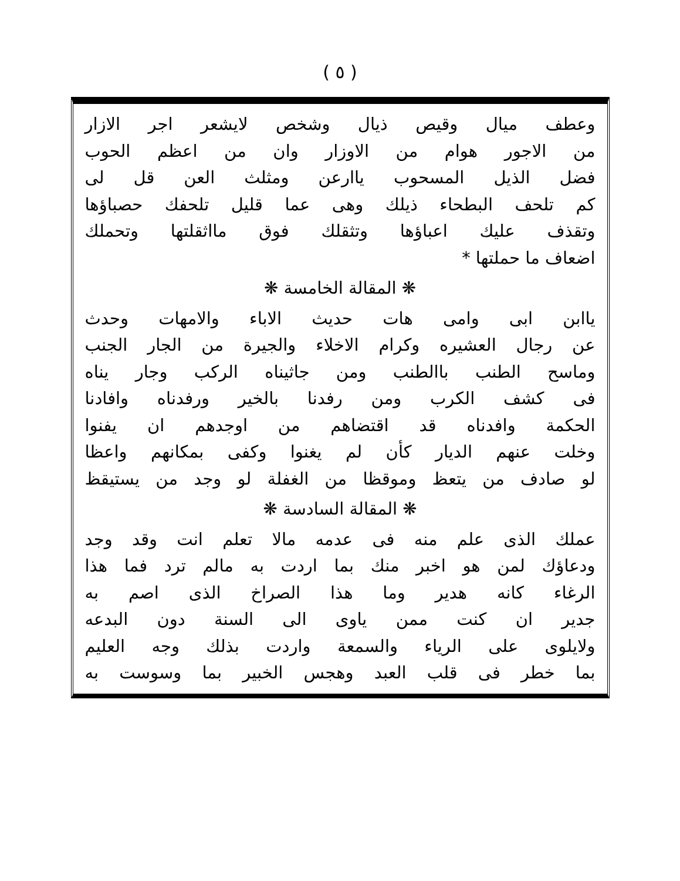( ٥ )
وعطف ميال وقيص ذيال وشخص لايشعر اجر الازار
من الاجور هوام من الاوزار وان من اعظم الحوب
فضل الذيل المسحوب ياارعن ومثلث العن قل لى
كم تلحف البطحاء ذيلك وهى عما قليل تلحفك حصباؤها
وتقذف عليك اعباؤها وتثقلك فوق مااثقلتها وتحملك
اضعاف ما حملتها *
❋ المقالة الخامسة ❋
ياابن ابى وامى هات حديث الاباء والامهات وحدث
عن رجال العشيره وكرام الاخلاء والجيرة من الجار الجنب
وماسح الطنب باالطنب ومن جاثيناه الركب وجار يناه
فى كشف الكرب ومن رفدنا بالخير ورفدناه وافادنا
الحكمة وافدناه قد اقتضاهم من اوجدهم ان يفنوا
وخلت عنهم الديار كأن لم يغنوا وكفى بمكانهم واعظا
لو صادف من يتعظ وموقظا من الغفلة لو وجد من يستيقظ
❋ المقالة السادسة ❋
عملك الذى علم منه فى عدمه مالا تعلم انت وقد وجد
ودعاؤك لمن هو اخبر منك بما اردت به مالم ترد فما هذا
الرغاء كانه هدير وما هذا الصراخ الذى اصم به
جدير ان كنت ممن ياوى الى السنة دون البدعه
ولايلوى على الرياء والسمعة واردت بذلك وجه العليم
بما خطر فى قلب العبد وهجس الخبير بما وسوست به